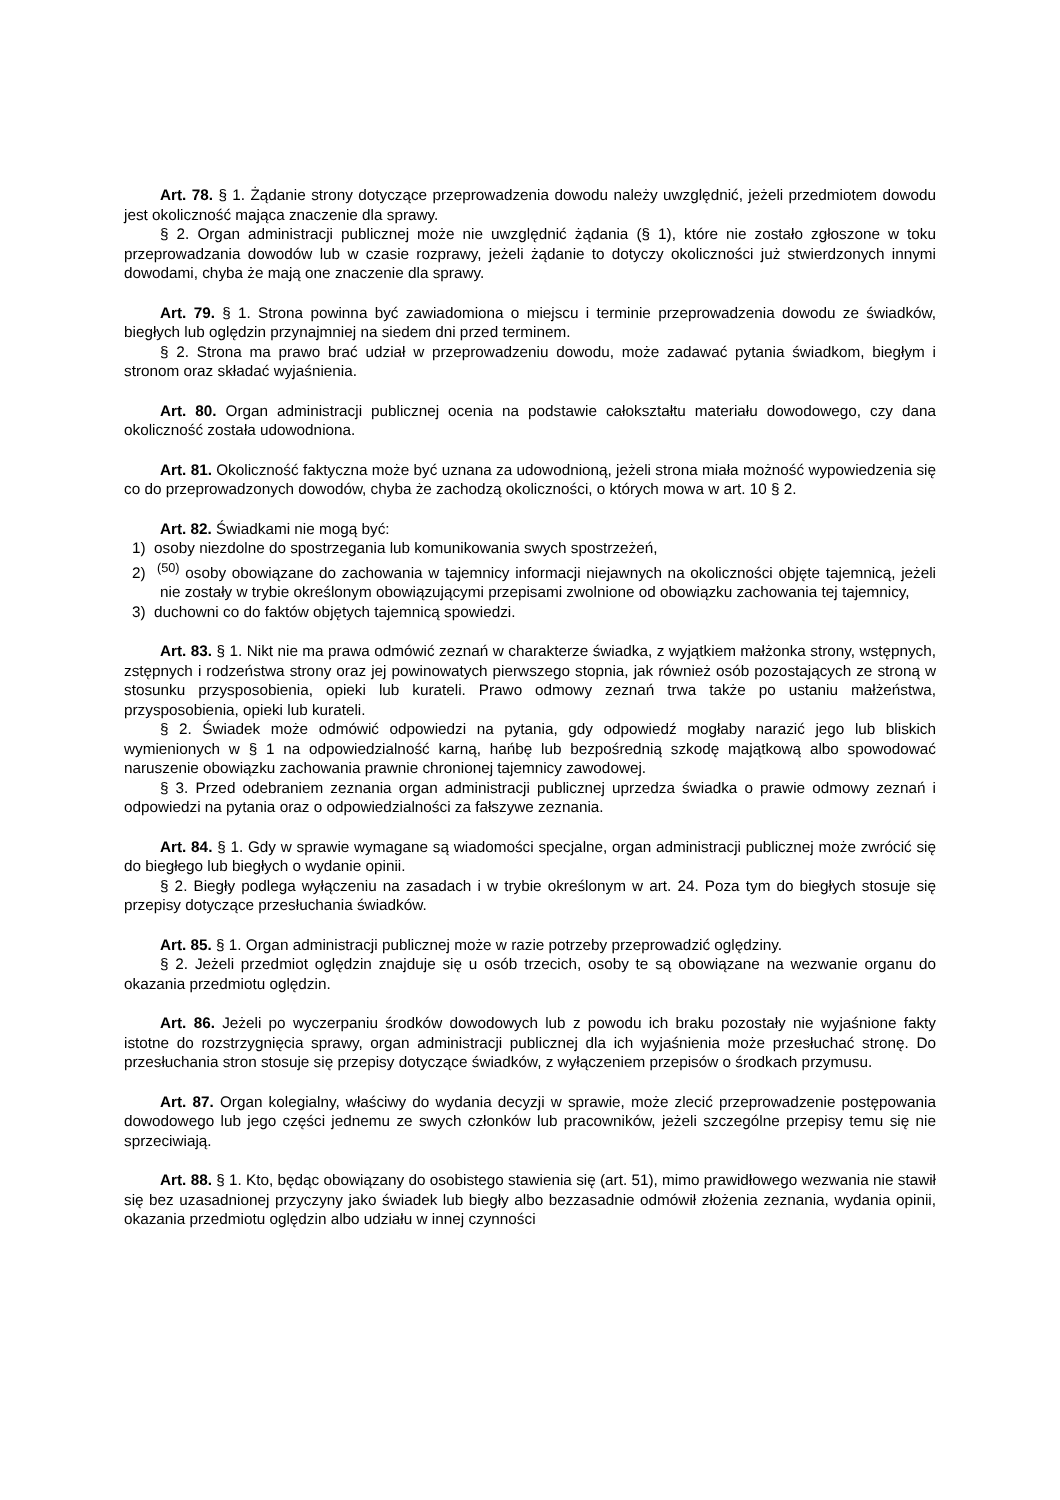Art. 78. § 1. Żądanie strony dotyczące przeprowadzenia dowodu należy uwzględnić, jeżeli przedmiotem dowodu jest okoliczność mająca znaczenie dla sprawy.
§ 2. Organ administracji publicznej może nie uwzględnić żądania (§ 1), które nie zostało zgłoszone w toku przeprowadzania dowodów lub w czasie rozprawy, jeżeli żądanie to dotyczy okoliczności już stwierdzonych innymi dowodami, chyba że mają one znaczenie dla sprawy.
Art. 79. § 1. Strona powinna być zawiadomiona o miejscu i terminie przeprowadzenia dowodu ze świadków, biegłych lub oględzin przynajmniej na siedem dni przed terminem.
§ 2. Strona ma prawo brać udział w przeprowadzeniu dowodu, może zadawać pytania świadkom, biegłym i stronom oraz składać wyjaśnienia.
Art. 80. Organ administracji publicznej ocenia na podstawie całokształtu materiału dowodowego, czy dana okoliczność została udowodniona.
Art. 81. Okoliczność faktyczna może być uznana za udowodnioną, jeżeli strona miała możność wypowiedzenia się co do przeprowadzonych dowodów, chyba że zachodzą okoliczności, o których mowa w art. 10 § 2.
Art. 82. Świadkami nie mogą być:
1) osoby niezdolne do spostrzegania lub komunikowania swych spostrzeżeń,
2) <sup>(50)</sup> osoby obowiązane do zachowania w tajemnicy informacji niejawnych na okoliczności objęte tajemnicą, jeżeli nie zostały w trybie określonym obowiązującymi przepisami zwolnione od obowiązku zachowania tej tajemnicy,
3) duchowni co do faktów objętych tajemnicą spowiedzi.
Art. 83. § 1. Nikt nie ma prawa odmówić zeznań w charakterze świadka, z wyjątkiem małżonka strony, wstępnych, zstępnych i rodzeństwa strony oraz jej powinowatych pierwszego stopnia, jak również osób pozostających ze stroną w stosunku przysposobienia, opieki lub kurateli. Prawo odmowy zeznań trwa także po ustaniu małżeństwa, przysposobienia, opieki lub kurateli.
§ 2. Świadek może odmówić odpowiedzi na pytania, gdy odpowiedź mogłaby narazić jego lub bliskich wymienionych w § 1 na odpowiedzialność karną, hańbę lub bezpośrednią szkodę majątkową albo spowodować naruszenie obowiązku zachowania prawnie chronionej tajemnicy zawodowej.
§ 3. Przed odebraniem zeznania organ administracji publicznej uprzedza świadka o prawie odmowy zeznań i odpowiedzi na pytania oraz o odpowiedzialności za fałszywe zeznania.
Art. 84. § 1. Gdy w sprawie wymagane są wiadomości specjalne, organ administracji publicznej może zwrócić się do biegłego lub biegłych o wydanie opinii.
§ 2. Biegły podlega wyłączeniu na zasadach i w trybie określonym w art. 24. Poza tym do biegłych stosuje się przepisy dotyczące przesłuchania świadków.
Art. 85. § 1. Organ administracji publicznej może w razie potrzeby przeprowadzić oględziny.
§ 2. Jeżeli przedmiot oględzin znajduje się u osób trzecich, osoby te są obowiązane na wezwanie organu do okazania przedmiotu oględzin.
Art. 86. Jeżeli po wyczerpaniu środków dowodowych lub z powodu ich braku pozostały nie wyjaśnione fakty istotne do rozstrzygnięcia sprawy, organ administracji publicznej dla ich wyjaśnienia może przesłuchać stronę. Do przesłuchania stron stosuje się przepisy dotyczące świadków, z wyłączeniem przepisów o środkach przymusu.
Art. 87. Organ kolegialny, właściwy do wydania decyzji w sprawie, może zlecić przeprowadzenie postępowania dowodowego lub jego części jednemu ze swych członków lub pracowników, jeżeli szczególne przepisy temu się nie sprzeciwiają.
Art. 88. § 1. Kto, będąc obowiązany do osobistego stawienia się (art. 51), mimo prawidłowego wezwania nie stawił się bez uzasadnionej przyczyny jako świadek lub biegły albo bezzasadnie odmówił złożenia zeznania, wydania opinii, okazania przedmiotu oględzin albo udziału w innej czynności